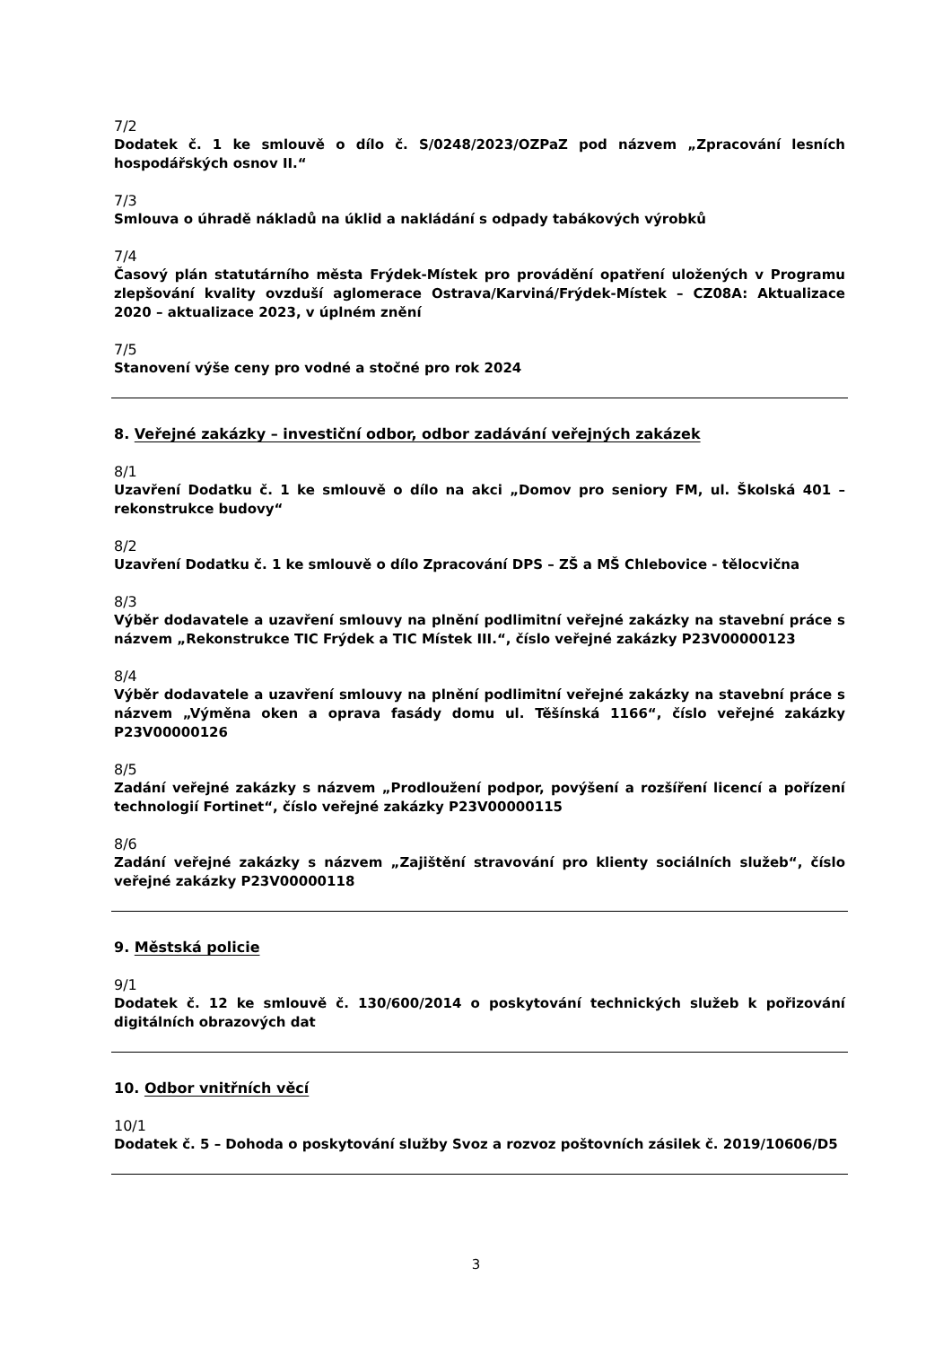7/2
Dodatek č. 1 ke smlouvě o dílo č. S/0248/2023/OZPaZ pod názvem „Zpracování lesních hospodářských osnov II.“
7/3
Smlouva o úhradě nákladů na úklid a nakládání s odpady tabákových výrobků
7/4
Časový plán statutárního města Frýdek-Místek pro provádění opatření uložených v Programu zlepšování kvality ovzduší aglomerace Ostrava/Karviná/Frýdek-Místek – CZ08A: Aktualizace 2020 – aktualizace 2023, v úplném znění
7/5
Stanovení výše ceny pro vodné a stočné pro rok 2024
8. Veřejné zakázky – investiční odbor, odbor zadávání veřejných zakázek
8/1
Uzavření Dodatku č. 1 ke smlouvě o dílo na akci „Domov pro seniory FM, ul. Školská 401 – rekonstrukce budovy“
8/2
Uzavření Dodatku č. 1 ke smlouvě o dílo Zpracování DPS – ZŠ a MŠ Chlebovice - tělocvična
8/3
Výběr dodavatele a uzavření smlouvy na plnění podlimitní veřejné zakázky na stavební práce s názvem „Rekonstrukce TIC Frýdek a TIC Místek III.“, číslo veřejné zakázky P23V00000123
8/4
Výběr dodavatele a uzavření smlouvy na plnění podlimitní veřejné zakázky na stavební práce s názvem „Výměna oken a oprava fasády domu ul. Těšínská 1166“, číslo veřejné zakázky P23V00000126
8/5
Zadání veřejné zakázky s názvem „Prodloužení podpor, povýšení a rozšíření licencí a pořízení technologií Fortinet“, číslo veřejné zakázky P23V00000115
8/6
Zadání veřejné zakázky s názvem „Zajištění stravování pro klienty sociálních služeb“, číslo veřejné zakázky P23V00000118
9. Městská policie
9/1
Dodatek č. 12 ke smlouvě č. 130/600/2014 o poskytování technických služeb k pořizování digitálních obrazových dat
10. Odbor vnitřních věcí
10/1
Dodatek č. 5 – Dohoda o poskytování služby Svoz a rozvoz poštovních zásilek č. 2019/10606/D5
3